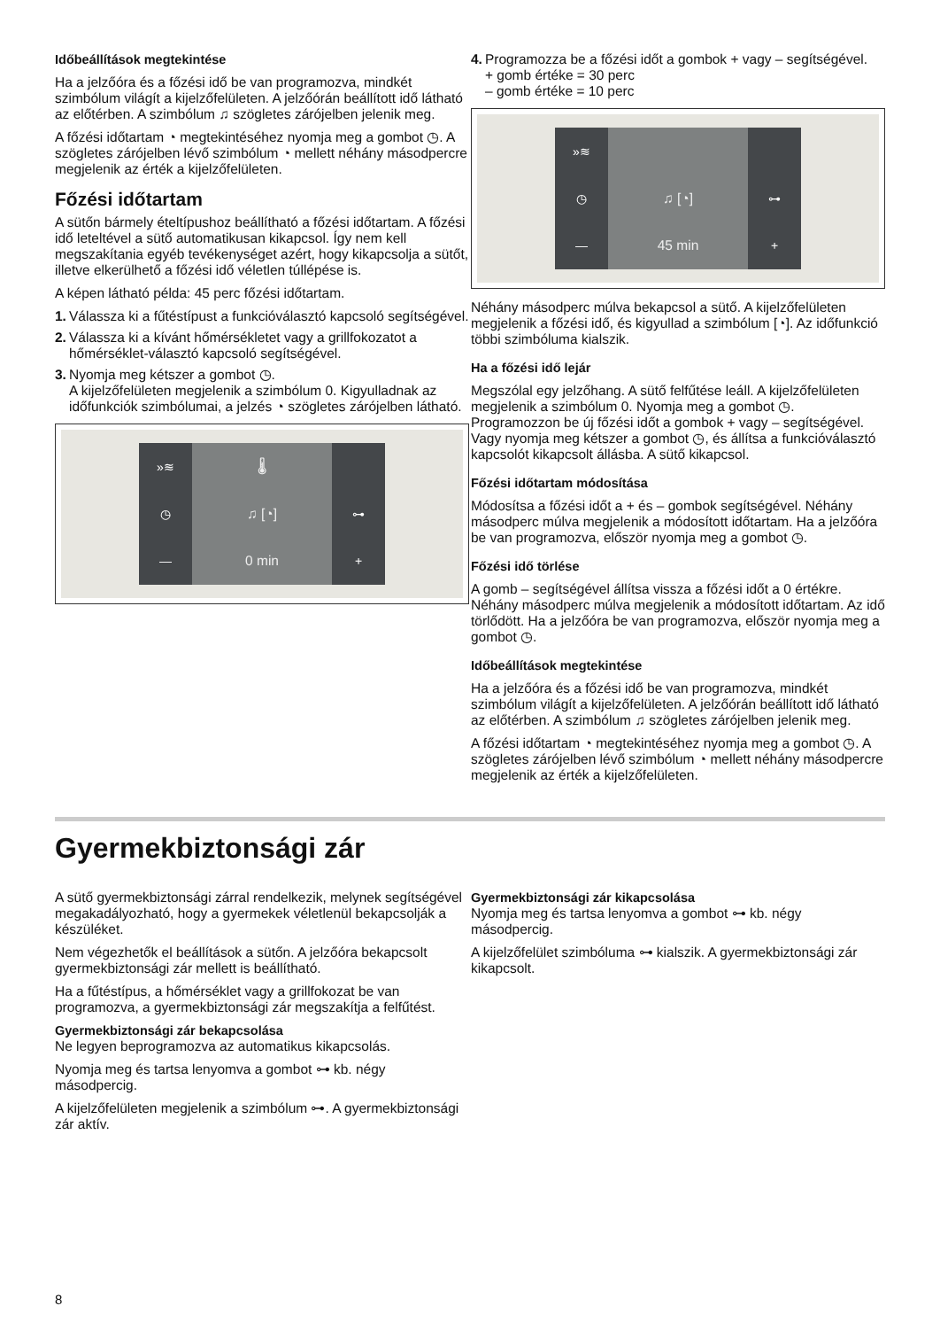Időbeállítások megtekintése
Ha a jelzőóra és a főzési idő be van programozva, mindkét szimbólum világít a kijelzőfelületen. A jelzőórán beállított idő látható az előtérben. A szimbólum ♫ szögletes zárójelben jelenik meg.
A főzési időtartam ◔ megtekintéséhez nyomja meg a gombot ◷. A szögletes zárójelben lévő szimbólum ◔ mellett néhány másodpercre megjelenik az érték a kijelzőfelületen.
Főzési időtartam
A sütőn bármely ételtípushoz beállítható a főzési időtartam. A főzési idő leteltével a sütő automatikusan kikapcsol. Így nem kell megszakítania egyéb tevékenységet azért, hogy kikapcsolja a sütőt, illetve elkerülhető a főzési idő véletlen túllépése is.
A képen látható példa: 45 perc főzési időtartam.
1. Válassza ki a fűtéstípust a funkcióválasztó kapcsoló segítségével.
2. Válassza ki a kívánt hőmérsékletet vagy a grillfokozatot a hőmérséklet-választó kapcsoló segítségével.
3. Nyomja meg kétszer a gombot ◷.
A kijelzőfelületen megjelenik a szimbólum 0. Kigyulladnak az időfunkciók szimbólumai, a jelzés ◔ szögletes zárójelben látható.
»≋
◷
—
🌡
♫ [◔]
0 min
⊶
+
4. Programozza be a főzési időt a gombok + vagy – segítségével.
+ gomb értéke = 30 perc
– gomb értéke = 10 perc
»≋
◷
—
♫ [◔]
45 min
⊶
+
Néhány másodperc múlva bekapcsol a sütő. A kijelzőfelületen megjelenik a főzési idő, és kigyullad a szimbólum [◔]. Az időfunkció többi szimbóluma kialszik.
Ha a főzési idő lejár
Megszólal egy jelzőhang. A sütő felfűtése leáll. A kijelzőfelületen megjelenik a szimbólum 0. Nyomja meg a gombot ◷. Programozzon be új főzési időt a gombok + vagy – segítségével. Vagy nyomja meg kétszer a gombot ◷, és állítsa a funkcióválasztó kapcsolót kikapcsolt állásba. A sütő kikapcsol.
Főzési időtartam módosítása
Módosítsa a főzési időt a + és – gombok segítségével. Néhány másodperc múlva megjelenik a módosított időtartam. Ha a jelzőóra be van programozva, először nyomja meg a gombot ◷.
Főzési idő törlése
A gomb – segítségével állítsa vissza a főzési időt a 0 értékre. Néhány másodperc múlva megjelenik a módosított időtartam. Az idő törlődött. Ha a jelzőóra be van programozva, először nyomja meg a gombot ◷.
Időbeállítások megtekintése
Ha a jelzőóra és a főzési idő be van programozva, mindkét szimbólum világít a kijelzőfelületen. A jelzőórán beállított idő látható az előtérben. A szimbólum ♫ szögletes zárójelben jelenik meg.
A főzési időtartam ◔ megtekintéséhez nyomja meg a gombot ◷. A szögletes zárójelben lévő szimbólum ◔ mellett néhány másodpercre megjelenik az érték a kijelzőfelületen.
Gyermekbiztonsági zár
A sütő gyermekbiztonsági zárral rendelkezik, melynek segítségével megakadályozható, hogy a gyermekek véletlenül bekapcsolják a készüléket.
Nem végezhetők el beállítások a sütőn. A jelzőóra bekapcsolt gyermekbiztonsági zár mellett is beállítható.
Ha a fűtéstípus, a hőmérséklet vagy a grillfokozat be van programozva, a gyermekbiztonsági zár megszakítja a felfűtést.
Gyermekbiztonsági zár bekapcsolása
Ne legyen beprogramozva az automatikus kikapcsolás.
Nyomja meg és tartsa lenyomva a gombot ⊶ kb. négy másodpercig.
A kijelzőfelületen megjelenik a szimbólum ⊶. A gyermekbiztonsági zár aktív.
Gyermekbiztonsági zár kikapcsolása
Nyomja meg és tartsa lenyomva a gombot ⊶ kb. négy másodpercig.
A kijelzőfelület szimbóluma ⊶ kialszik. A gyermekbiztonsági zár kikapcsolt.
8